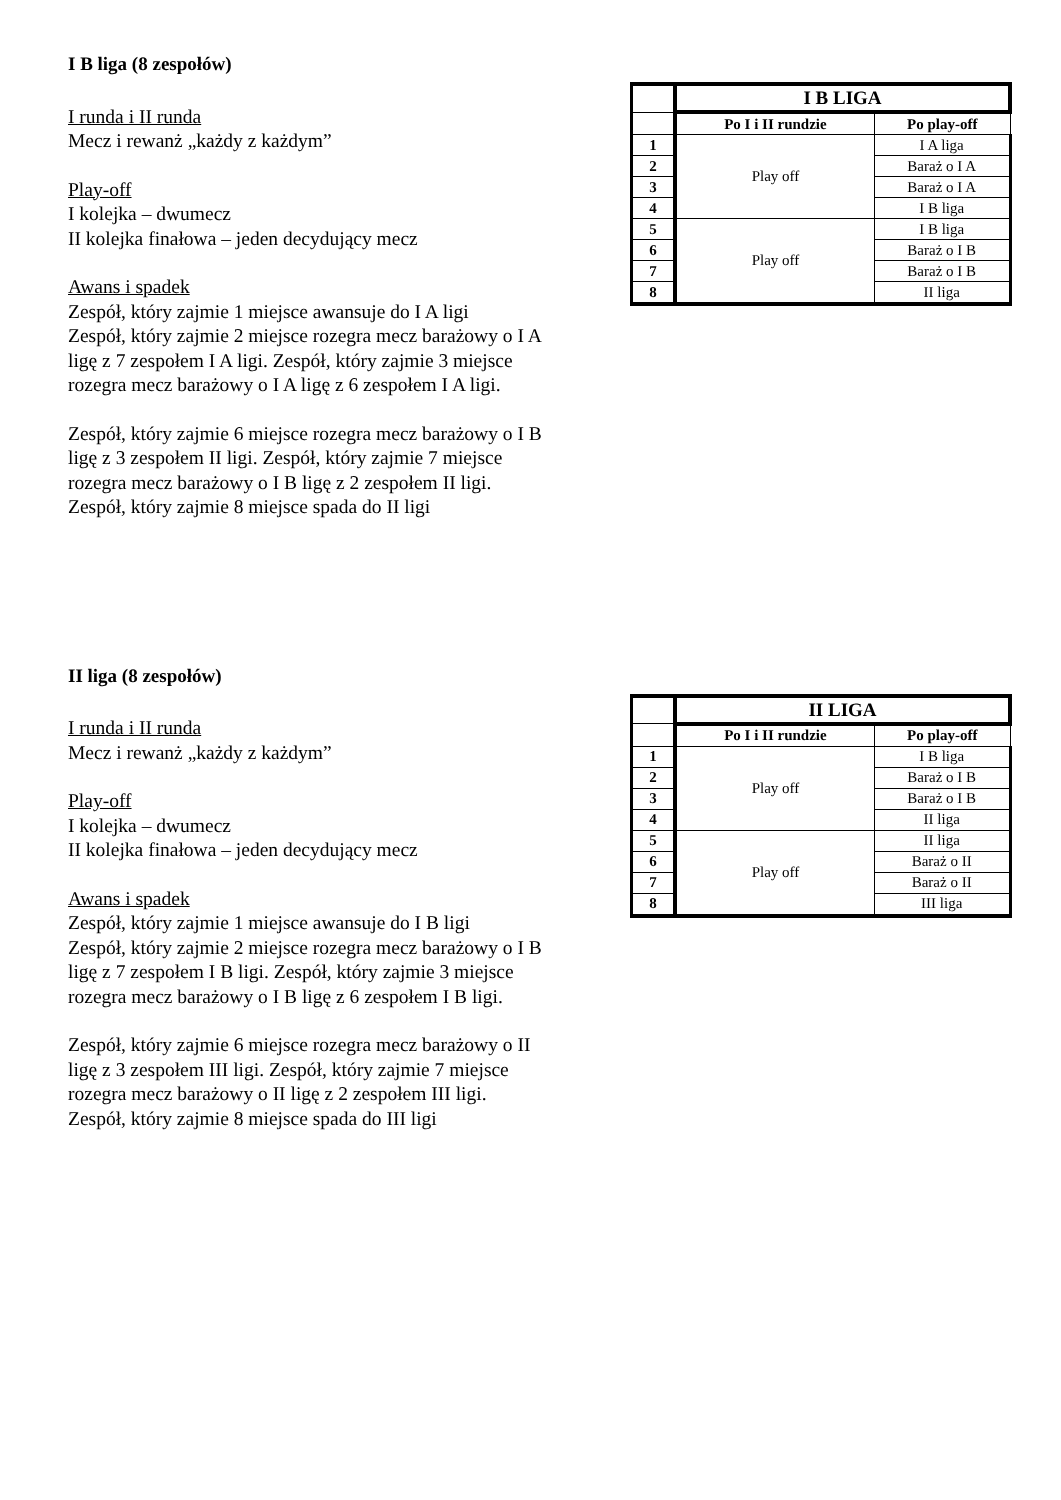I B liga (8 zespołów)
I runda i II runda
Mecz i rewanż „każdy z każdym”
Play-off
I kolejka – dwumecz
II kolejka finałowa – jeden decydujący mecz
Awans i spadek
Zespół, który zajmie 1 miejsce awansuje do I A ligi
Zespół, który zajmie 2 miejsce rozegra mecz barażowy o I A ligę z 7 zespołem I A ligi. Zespół, który zajmie 3 miejsce rozegra mecz barażowy o I A ligę z 6 zespołem I A ligi.
Zespół, który zajmie 6 miejsce rozegra mecz barażowy o I B ligę z 3 zespołem II ligi. Zespół, który zajmie 7 miejsce rozegra mecz barażowy o I B ligę z 2 zespołem II ligi. Zespół, który zajmie 8 miejsce spada do II ligi
| | I B LIGA | |
| | Po I i II rundzie | Po play-off |
| 1 | Play off | I A liga |
| 2 | | Baraż o I A |
| 3 | | Baraż o I A |
| 4 | | I B liga |
| 5 | Play off | I B liga |
| 6 | | Baraż o I B |
| 7 | | Baraż o I B |
| 8 | | II liga |
II liga (8 zespołów)
I runda i II runda
Mecz i rewanż „każdy z każdym”
Play-off
I kolejka – dwumecz
II kolejka finałowa – jeden decydujący mecz
Awans i spadek
Zespół, który zajmie 1 miejsce awansuje do I B ligi
Zespół, który zajmie 2 miejsce rozegra mecz barażowy o I B ligę z 7 zespołem I B ligi. Zespół, który zajmie 3 miejsce rozegra mecz barażowy o I B ligę z 6 zespołem I B ligi.
Zespół, który zajmie 6 miejsce rozegra mecz barażowy o II ligę z 3 zespołem III ligi. Zespół, który zajmie 7 miejsce rozegra mecz barażowy o II ligę z 2 zespołem III ligi. Zespół, który zajmie 8 miejsce spada do III ligi
| | II LIGA | |
| | Po I i II rundzie | Po play-off |
| 1 | Play off | I B liga |
| 2 | | Baraż o I B |
| 3 | | Baraż o I B |
| 4 | | II liga |
| 5 | Play off | II liga |
| 6 | | Baraż o II |
| 7 | | Baraż o II |
| 8 | | III liga |